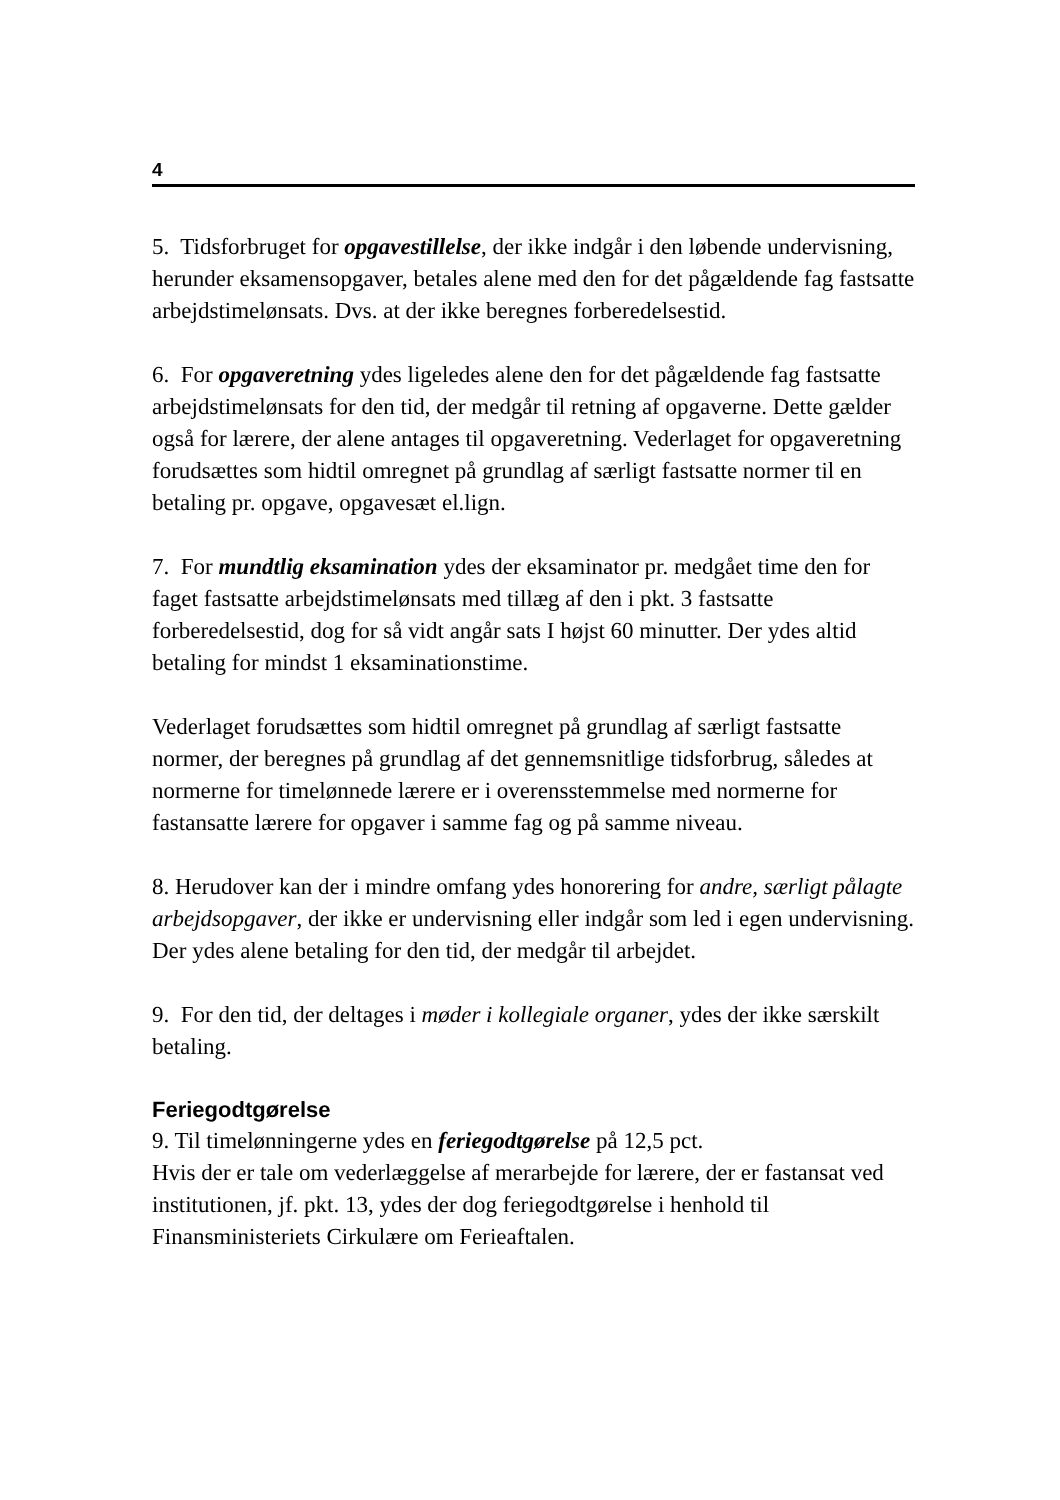4
5. Tidsforbruget for opgavestillelse, der ikke indgår i den løbende undervisning, herunder eksamensopgaver, betales alene med den for det pågældende fag fastsatte arbejdstimelønsats. Dvs. at der ikke beregnes forberedelsestid.
6. For opgaveretning ydes ligeledes alene den for det pågældende fag fastsatte arbejdstimelønsats for den tid, der medgår til retning af opgaverne. Dette gælder også for lærere, der alene antages til opgaveretning. Vederlaget for opgaveretning forudsættes som hidtil omregnet på grundlag af særligt fastsatte normer til en betaling pr. opgave, opgavesæt el.lign.
7. For mundtlig eksamination ydes der eksaminator pr. medgået time den for faget fastsatte arbejdstimelønsats med tillæg af den i pkt. 3 fastsatte forberedelsestid, dog for så vidt angår sats I højst 60 minutter. Der ydes altid betaling for mindst 1 eksaminationstime.
Vederlaget forudsættes som hidtil omregnet på grundlag af særligt fastsatte normer, der beregnes på grundlag af det gennemsnitlige tidsforbrug, således at normerne for timelønnede lærere er i overensstemmelse med normerne for fastansatte lærere for opgaver i samme fag og på samme niveau.
8. Herudover kan der i mindre omfang ydes honorering for andre, særligt pålagte arbejdsopgaver, der ikke er undervisning eller indgår som led i egen undervisning. Der ydes alene betaling for den tid, der medgår til arbejdet.
9. For den tid, der deltages i møder i kollegiale organer, ydes der ikke særskilt betaling.
Feriegodtgørelse
9. Til timelønningerne ydes en feriegodtgørelse på 12,5 pct.
Hvis der er tale om vederlæggelse af merarbejde for lærere, der er fastansat ved institutionen, jf. pkt. 13, ydes der dog feriegodtgørelse i henhold til Finansministeriets Cirkulære om Ferieaftalen.